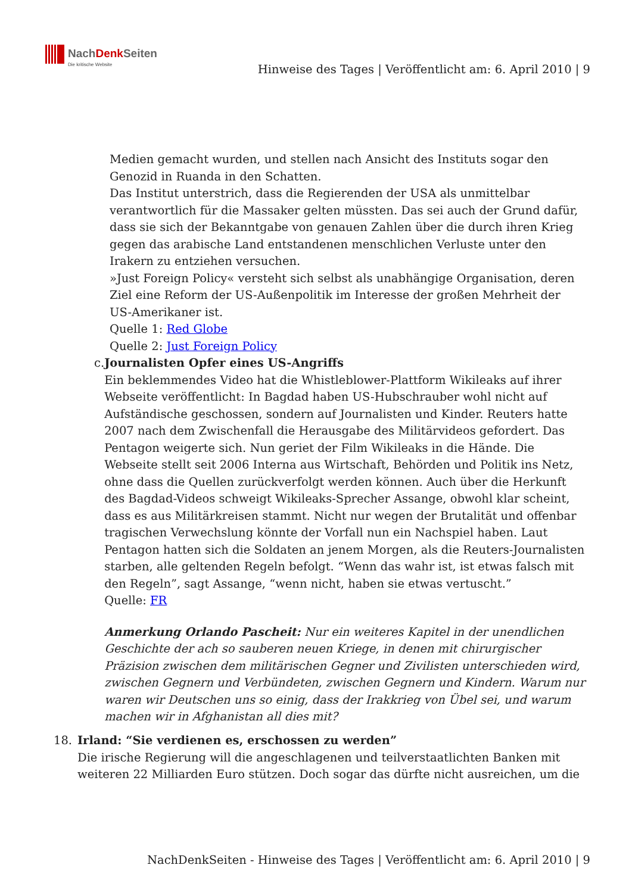NachDenk Seiten
Die kritische Website
Hinweise des Tages | Veröffentlicht am: 6. April 2010 | 9
Medien gemacht wurden, und stellen nach Ansicht des Instituts sogar den Genozid in Ruanda in den Schatten.
Das Institut unterstrich, dass die Regierenden der USA als unmittelbar verantwortlich für die Massaker gelten müssten. Das sei auch der Grund dafür, dass sie sich der Bekanntgabe von genauen Zahlen über die durch ihren Krieg gegen das arabische Land entstandenen menschlichen Verluste unter den Irakern zu entziehen versuchen.
»Just Foreign Policy« versteht sich selbst als unabhängige Organisation, deren Ziel eine Reform der US-Außenpolitik im Interesse der großen Mehrheit der US-Amerikaner ist.
Quelle 1: Red Globe
Quelle 2: Just Foreign Policy
c. Journalisten Opfer eines US-Angriffs
Ein beklemmendes Video hat die Whistleblower-Plattform Wikileaks auf ihrer Webseite veröffentlicht: In Bagdad haben US-Hubschrauber wohl nicht auf Aufständische geschossen, sondern auf Journalisten und Kinder. Reuters hatte 2007 nach dem Zwischenfall die Herausgabe des Militärvideos gefordert. Das Pentagon weigerte sich. Nun geriet der Film Wikileaks in die Hände. Die Webseite stellt seit 2006 Interna aus Wirtschaft, Behörden und Politik ins Netz, ohne dass die Quellen zurückverfolgt werden können. Auch über die Herkunft des Bagdad-Videos schweigt Wikileaks-Sprecher Assange, obwohl klar scheint, dass es aus Militärkreisen stammt. Nicht nur wegen der Brutalität und offenbar tragischen Verwechslung könnte der Vorfall nun ein Nachspiel haben. Laut Pentagon hatten sich die Soldaten an jenem Morgen, als die Reuters-Journalisten starben, alle geltenden Regeln befolgt. “Wenn das wahr ist, ist etwas falsch mit den Regeln”, sagt Assange, “wenn nicht, haben sie etwas vertuscht.”
Quelle: FR
Anmerkung Orlando Pascheit: Nur ein weiteres Kapitel in der unendlichen Geschichte der ach so sauberen neuen Kriege, in denen mit chirurgischer Präzision zwischen dem militärischen Gegner und Zivilisten unterschieden wird, zwischen Gegnern und Verbündeten, zwischen Gegnern und Kindern. Warum nur waren wir Deutschen uns so einig, dass der Irakkrieg von Übel sei, und warum machen wir in Afghanistan all dies mit?
18. Irland: “Sie verdienen es, erschossen zu werden”
Die irische Regierung will die angeschlagenen und teilverstaatlichten Banken mit weiteren 22 Milliarden Euro stützen. Doch sogar das dürfte nicht ausreichen, um die
NachDenkSeiten - Hinweise des Tages | Veröffentlicht am: 6. April 2010 | 9